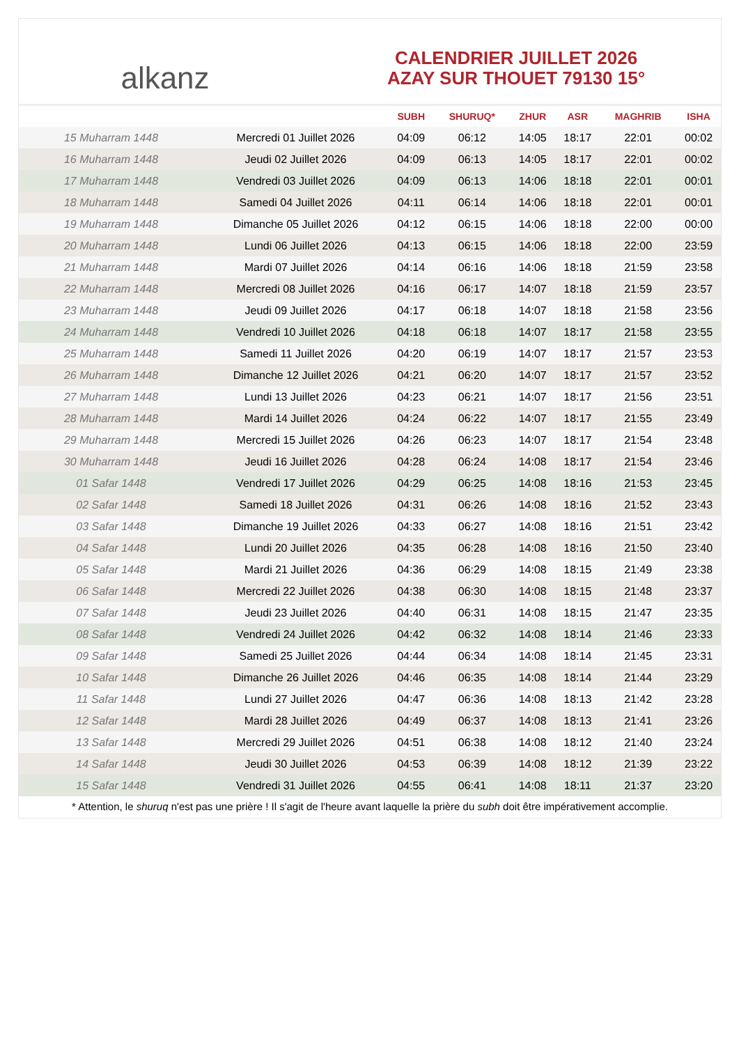alkanz
CALENDRIER JUILLET 2026
AZAY SUR THOUET 79130 15°
| | | SUBH | SHURUQ* | ZHUR | ASR | MAGHRIB | ISHA |
| --- | --- | --- | --- | --- | --- | --- | --- |
| 15 Muharram 1448 | Mercredi 01 Juillet 2026 | 04:09 | 06:12 | 14:05 | 18:17 | 22:01 | 00:02 |
| 16 Muharram 1448 | Jeudi 02 Juillet 2026 | 04:09 | 06:13 | 14:05 | 18:17 | 22:01 | 00:02 |
| 17 Muharram 1448 | Vendredi 03 Juillet 2026 | 04:09 | 06:13 | 14:06 | 18:18 | 22:01 | 00:01 |
| 18 Muharram 1448 | Samedi 04 Juillet 2026 | 04:11 | 06:14 | 14:06 | 18:18 | 22:01 | 00:01 |
| 19 Muharram 1448 | Dimanche 05 Juillet 2026 | 04:12 | 06:15 | 14:06 | 18:18 | 22:00 | 00:00 |
| 20 Muharram 1448 | Lundi 06 Juillet 2026 | 04:13 | 06:15 | 14:06 | 18:18 | 22:00 | 23:59 |
| 21 Muharram 1448 | Mardi 07 Juillet 2026 | 04:14 | 06:16 | 14:06 | 18:18 | 21:59 | 23:58 |
| 22 Muharram 1448 | Mercredi 08 Juillet 2026 | 04:16 | 06:17 | 14:07 | 18:18 | 21:59 | 23:57 |
| 23 Muharram 1448 | Jeudi 09 Juillet 2026 | 04:17 | 06:18 | 14:07 | 18:18 | 21:58 | 23:56 |
| 24 Muharram 1448 | Vendredi 10 Juillet 2026 | 04:18 | 06:18 | 14:07 | 18:17 | 21:58 | 23:55 |
| 25 Muharram 1448 | Samedi 11 Juillet 2026 | 04:20 | 06:19 | 14:07 | 18:17 | 21:57 | 23:53 |
| 26 Muharram 1448 | Dimanche 12 Juillet 2026 | 04:21 | 06:20 | 14:07 | 18:17 | 21:57 | 23:52 |
| 27 Muharram 1448 | Lundi 13 Juillet 2026 | 04:23 | 06:21 | 14:07 | 18:17 | 21:56 | 23:51 |
| 28 Muharram 1448 | Mardi 14 Juillet 2026 | 04:24 | 06:22 | 14:07 | 18:17 | 21:55 | 23:49 |
| 29 Muharram 1448 | Mercredi 15 Juillet 2026 | 04:26 | 06:23 | 14:07 | 18:17 | 21:54 | 23:48 |
| 30 Muharram 1448 | Jeudi 16 Juillet 2026 | 04:28 | 06:24 | 14:08 | 18:17 | 21:54 | 23:46 |
| 01 Safar 1448 | Vendredi 17 Juillet 2026 | 04:29 | 06:25 | 14:08 | 18:16 | 21:53 | 23:45 |
| 02 Safar 1448 | Samedi 18 Juillet 2026 | 04:31 | 06:26 | 14:08 | 18:16 | 21:52 | 23:43 |
| 03 Safar 1448 | Dimanche 19 Juillet 2026 | 04:33 | 06:27 | 14:08 | 18:16 | 21:51 | 23:42 |
| 04 Safar 1448 | Lundi 20 Juillet 2026 | 04:35 | 06:28 | 14:08 | 18:16 | 21:50 | 23:40 |
| 05 Safar 1448 | Mardi 21 Juillet 2026 | 04:36 | 06:29 | 14:08 | 18:15 | 21:49 | 23:38 |
| 06 Safar 1448 | Mercredi 22 Juillet 2026 | 04:38 | 06:30 | 14:08 | 18:15 | 21:48 | 23:37 |
| 07 Safar 1448 | Jeudi 23 Juillet 2026 | 04:40 | 06:31 | 14:08 | 18:15 | 21:47 | 23:35 |
| 08 Safar 1448 | Vendredi 24 Juillet 2026 | 04:42 | 06:32 | 14:08 | 18:14 | 21:46 | 23:33 |
| 09 Safar 1448 | Samedi 25 Juillet 2026 | 04:44 | 06:34 | 14:08 | 18:14 | 21:45 | 23:31 |
| 10 Safar 1448 | Dimanche 26 Juillet 2026 | 04:46 | 06:35 | 14:08 | 18:14 | 21:44 | 23:29 |
| 11 Safar 1448 | Lundi 27 Juillet 2026 | 04:47 | 06:36 | 14:08 | 18:13 | 21:42 | 23:28 |
| 12 Safar 1448 | Mardi 28 Juillet 2026 | 04:49 | 06:37 | 14:08 | 18:13 | 21:41 | 23:26 |
| 13 Safar 1448 | Mercredi 29 Juillet 2026 | 04:51 | 06:38 | 14:08 | 18:12 | 21:40 | 23:24 |
| 14 Safar 1448 | Jeudi 30 Juillet 2026 | 04:53 | 06:39 | 14:08 | 18:12 | 21:39 | 23:22 |
| 15 Safar 1448 | Vendredi 31 Juillet 2026 | 04:55 | 06:41 | 14:08 | 18:11 | 21:37 | 23:20 |
* Attention, le shuruq n'est pas une prière ! Il s'agit de l'heure avant laquelle la prière du subh doit être impérativement accomplie.